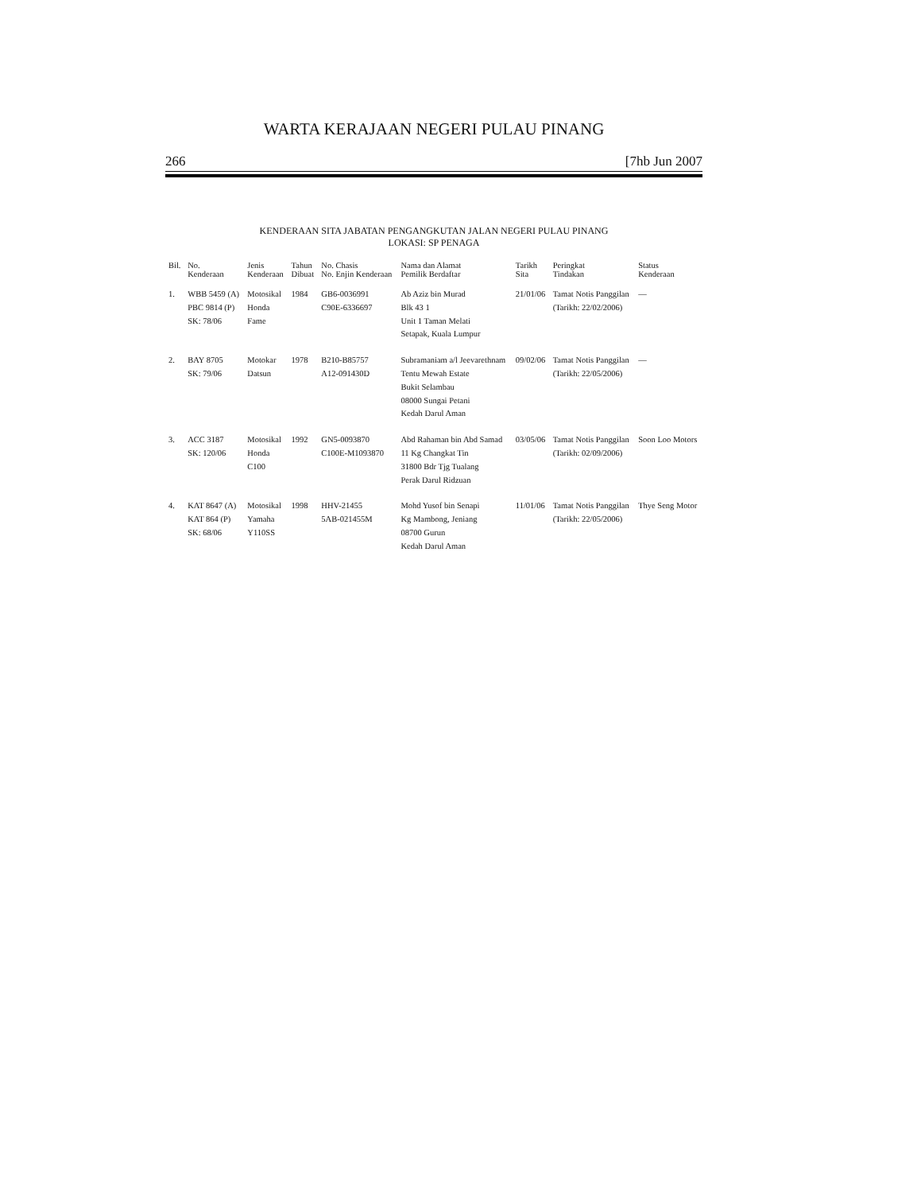WARTA KERAJAAN NEGERI PULAU PINANG
266 [7hb Jun 2007
KENDERAAN SITA JABATAN PENGANGKUTAN JALAN NEGERI PULAU PINANG
LOKASI: SP PENAGA
| Bil. | No. Kenderaan | Jenis Kenderaan | Tahun Dibuat | No. Chasis No. Enjin Kenderaan | Nama dan Alamat Pemilik Berdaftar | Tarikh Sita | Peringkat Tindakan | Status Kenderaan |
| --- | --- | --- | --- | --- | --- | --- | --- | --- |
| 1. | WBB 5459 (A) PBC 9814 (P) SK: 78/06 | Motosikal Honda Fame | 1984 | GB6-0036991 C90E-6336697 | Ab Aziz bin Murad Blk 43 1 Unit 1 Taman Melati Setapak, Kuala Lumpur | 21/01/06 | Tamat Notis Panggilan (Tarikh: 22/02/2006) | — |
| 2. | BAY 8705 SK: 79/06 | Motokar Datsun | 1978 | B210-B85757 A12-091430D | Subramaniam a/l Jeevarethnam Tentu Mewah Estate Bukit Selambau 08000 Sungai Petani Kedah Darul Aman | 09/02/06 | Tamat Notis Panggilan (Tarikh: 22/05/2006) | — |
| 3. | ACC 3187 SK: 120/06 | Motosikal Honda C100 | 1992 | GN5-0093870 C100E-M1093870 | Abd Rahaman bin Abd Samad 11 Kg Changkat Tin 31800 Bdr Tjg Tualang Perak Darul Ridzuan | 03/05/06 | Tamat Notis Panggilan (Tarikh: 02/09/2006) | Soon Loo Motors |
| 4. | KAT 8647 (A) KAT 864 (P) SK: 68/06 | Motosikal Yamaha Y110SS | 1998 | HHV-21455 5AB-021455M | Mohd Yusof bin Senapi Kg Mambong, Jeniang 08700 Gurun Kedah Darul Aman | 11/01/06 | Tamat Notis Panggilan (Tarikh: 22/05/2006) | Thye Seng Motor |